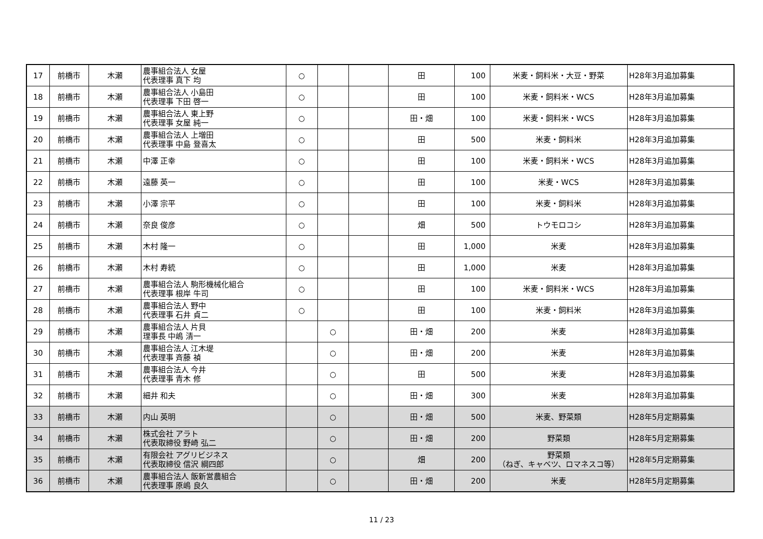| 17 | 前橋市 | 木瀬 | 農事組合法人 女屋 代表理事 真下 均 | ○ | | | 田 | 100 | 米麦・飼料米・大豆・野菜 | H28年3月追加募集 |
| 18 | 前橋市 | 木瀬 | 農事組合法人 小島田 代表理事 下田 啓一 | ○ | | | 田 | 100 | 米麦・飼料米・WCS | H28年3月追加募集 |
| 19 | 前橋市 | 木瀬 | 農事組合法人 東上野 代表理事 女屋 純一 | ○ | | | 田・畑 | 100 | 米麦・飼料米・WCS | H28年3月追加募集 |
| 20 | 前橋市 | 木瀬 | 農事組合法人 上増田 代表理事 中島 登喜太 | ○ | | | 田 | 500 | 米麦・飼料米 | H28年3月追加募集 |
| 21 | 前橋市 | 木瀬 | 中澤 正幸 | ○ | | | 田 | 100 | 米麦・飼料米・WCS | H28年3月追加募集 |
| 22 | 前橋市 | 木瀬 | 遠藤 英一 | ○ | | | 田 | 100 | 米麦・WCS | H28年3月追加募集 |
| 23 | 前橋市 | 木瀬 | 小澤 宗平 | ○ | | | 田 | 100 | 米麦・飼料米 | H28年3月追加募集 |
| 24 | 前橋市 | 木瀬 | 奈良 俊彦 | ○ | | | 畑 | 500 | トウモロコシ | H28年3月追加募集 |
| 25 | 前橋市 | 木瀬 | 木村 隆一 | ○ | | | 田 | 1,000 | 米麦 | H28年3月追加募集 |
| 26 | 前橋市 | 木瀬 | 木村 寿統 | ○ | | | 田 | 1,000 | 米麦 | H28年3月追加募集 |
| 27 | 前橋市 | 木瀬 | 農事組合法人 駒形機械化組合 代表理事 根岸 牛司 | ○ | | | 田 | 100 | 米麦・飼料米・WCS | H28年3月追加募集 |
| 28 | 前橋市 | 木瀬 | 農事組合法人 野中 代表理事 石井 貞二 | ○ | | | 田 | 100 | 米麦・飼料米 | H28年3月追加募集 |
| 29 | 前橋市 | 木瀬 | 農事組合法人 片貝 理事長 中嶋 清一 | | ○ | | 田・畑 | 200 | 米麦 | H28年3月追加募集 |
| 30 | 前橋市 | 木瀬 | 農事組合法人 江木堤 代表理事 斉藤 禎 | | ○ | | 田・畑 | 200 | 米麦 | H28年3月追加募集 |
| 31 | 前橋市 | 木瀬 | 農事組合法人 今井 代表理事 青木 修 | | ○ | | 田 | 500 | 米麦 | H28年3月追加募集 |
| 32 | 前橋市 | 木瀬 | 細井 和夫 | | ○ | | 田・畑 | 300 | 米麦 | H28年3月追加募集 |
| 33 | 前橋市 | 木瀬 | 内山 英明 | | ○ | | 田・畑 | 500 | 米麦、野菜類 | H28年5月定期募集 |
| 34 | 前橋市 | 木瀬 | 株式会社 アラト 代表取締役 野崎 弘二 | | ○ | | 田・畑 | 200 | 野菜類 | H28年5月定期募集 |
| 35 | 前橋市 | 木瀬 | 有限会社 アグリビジネス 代表取締役 信沢 綱四郎 | | ○ | | 畑 | 200 | 野菜類 （ねぎ、キャベツ、ロマネスコ等） | H28年5月定期募集 |
| 36 | 前橋市 | 木瀬 | 農事組合法人 飯新営農組合 代表理事 原嶋 良久 | | ○ | | 田・畑 | 200 | 米麦 | H28年5月定期募集 |
11 / 23